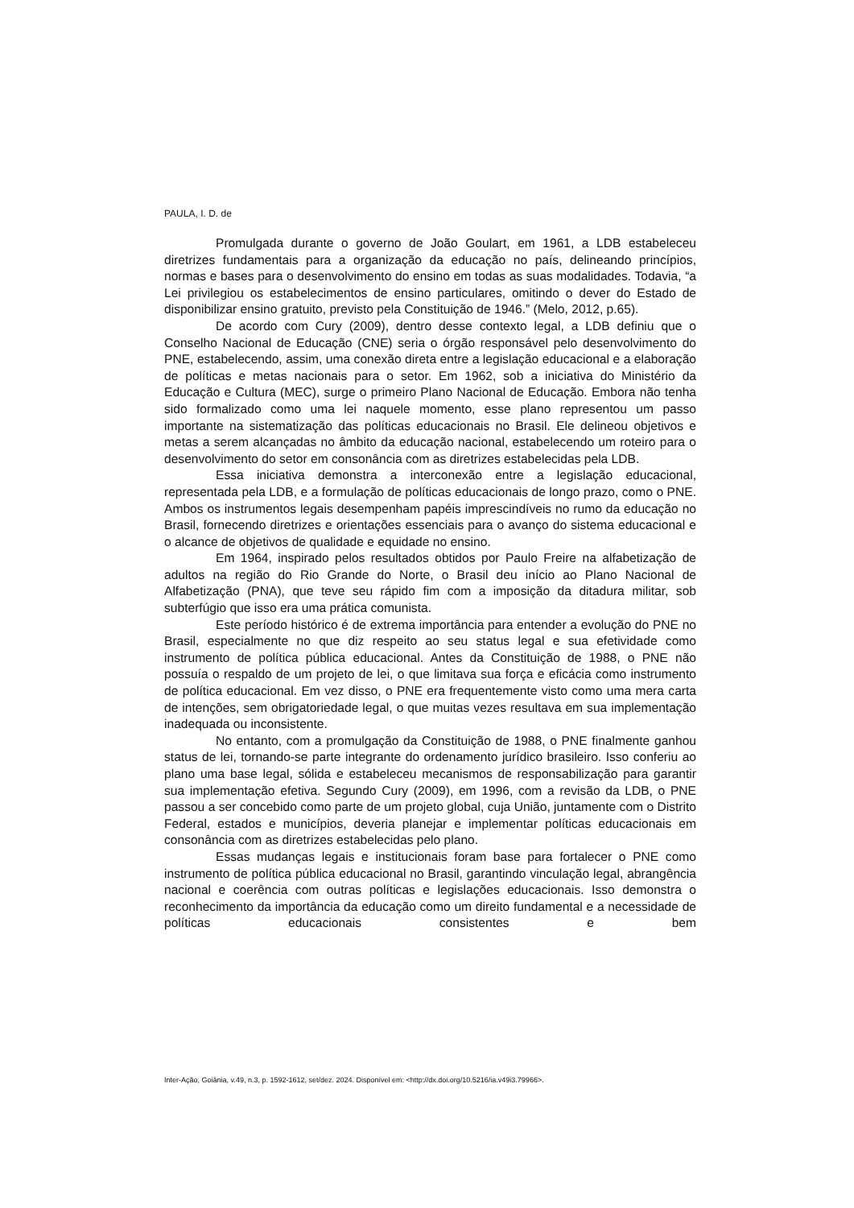PAULA, I. D. de
Promulgada durante o governo de João Goulart, em 1961, a LDB estabeleceu diretrizes fundamentais para a organização da educação no país, delineando princípios, normas e bases para o desenvolvimento do ensino em todas as suas modalidades. Todavia, “a Lei privilegiou os estabelecimentos de ensino particulares, omitindo o dever do Estado de disponibilizar ensino gratuito, previsto pela Constituição de 1946.” (Melo, 2012, p.65).
De acordo com Cury (2009), dentro desse contexto legal, a LDB definiu que o Conselho Nacional de Educação (CNE) seria o órgão responsável pelo desenvolvimento do PNE, estabelecendo, assim, uma conexão direta entre a legislação educacional e a elaboração de políticas e metas nacionais para o setor. Em 1962, sob a iniciativa do Ministério da Educação e Cultura (MEC), surge o primeiro Plano Nacional de Educação. Embora não tenha sido formalizado como uma lei naquele momento, esse plano representou um passo importante na sistematização das políticas educacionais no Brasil. Ele delineou objetivos e metas a serem alcançadas no âmbito da educação nacional, estabelecendo um roteiro para o desenvolvimento do setor em consonância com as diretrizes estabelecidas pela LDB.
Essa iniciativa demonstra a interconexão entre a legislação educacional, representada pela LDB, e a formulação de políticas educacionais de longo prazo, como o PNE. Ambos os instrumentos legais desempenham papéis imprescindíveis no rumo da educação no Brasil, fornecendo diretrizes e orientações essenciais para o avanço do sistema educacional e o alcance de objetivos de qualidade e equidade no ensino.
Em 1964, inspirado pelos resultados obtidos por Paulo Freire na alfabetização de adultos na região do Rio Grande do Norte, o Brasil deu início ao Plano Nacional de Alfabetização (PNA), que teve seu rápido fim com a imposição da ditadura militar, sob subterfúgio que isso era uma prática comunista.
Este período histórico é de extrema importância para entender a evolução do PNE no Brasil, especialmente no que diz respeito ao seu status legal e sua efetividade como instrumento de política pública educacional. Antes da Constituição de 1988, o PNE não possuía o respaldo de um projeto de lei, o que limitava sua força e eficácia como instrumento de política educacional. Em vez disso, o PNE era frequentemente visto como uma mera carta de intenções, sem obrigatoriedade legal, o que muitas vezes resultava em sua implementação inadequada ou inconsistente.
No entanto, com a promulgação da Constituição de 1988, o PNE finalmente ganhou status de lei, tornando-se parte integrante do ordenamento jurídico brasileiro. Isso conferiu ao plano uma base legal, sólida e estabeleceu mecanismos de responsabilização para garantir sua implementação efetiva. Segundo Cury (2009), em 1996, com a revisão da LDB, o PNE passou a ser concebido como parte de um projeto global, cuja União, juntamente com o Distrito Federal, estados e municípios, deveria planejar e implementar políticas educacionais em consonância com as diretrizes estabelecidas pelo plano.
Essas mudanças legais e institucionais foram base para fortalecer o PNE como instrumento de política pública educacional no Brasil, garantindo vinculação legal, abrangência nacional e coerência com outras políticas e legislações educacionais. Isso demonstra o reconhecimento da importância da educação como um direito fundamental e a necessidade de políticas educacionais consistentes e bem
Inter-Ação, Goiânia, v.49, n.3, p. 1592-1612, set/dez. 2024. Disponível em: <http://dx.doi.org/10.5216/ia.v49i3.79966>.